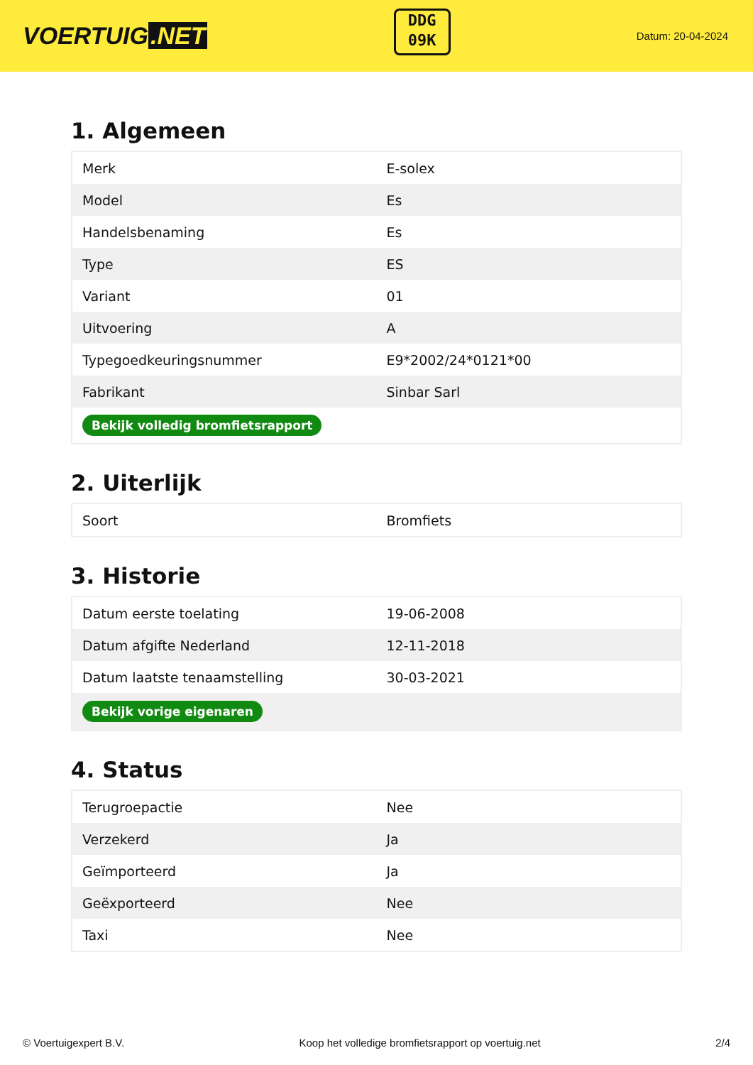VOERTUIG.NET
DDG
09K
Datum: 20-04-2024
1. Algemeen
| Merk | E-solex |
| Model | Es |
| Handelsbenaming | Es |
| Type | ES |
| Variant | 01 |
| Uitvoering | A |
| Typegoedkeuringsnummer | E9*2002/24*0121*00 |
| Fabrikant | Sinbar Sarl |
| Bekijk volledig bromfietsrapport | |
2. Uiterlijk
| Soort | Bromfiets |
3. Historie
| Datum eerste toelating | 19-06-2008 |
| Datum afgifte Nederland | 12-11-2018 |
| Datum laatste tenaamstelling | 30-03-2021 |
| Bekijk vorige eigenaren | |
4. Status
| Terugroepactie | Nee |
| Verzekerd | Ja |
| Geïmporteerd | Ja |
| Geëxporteerd | Nee |
| Taxi | Nee |
© Voertuigexpert B.V. Koop het volledige bromfietsrapport op voertuig.net 2/4